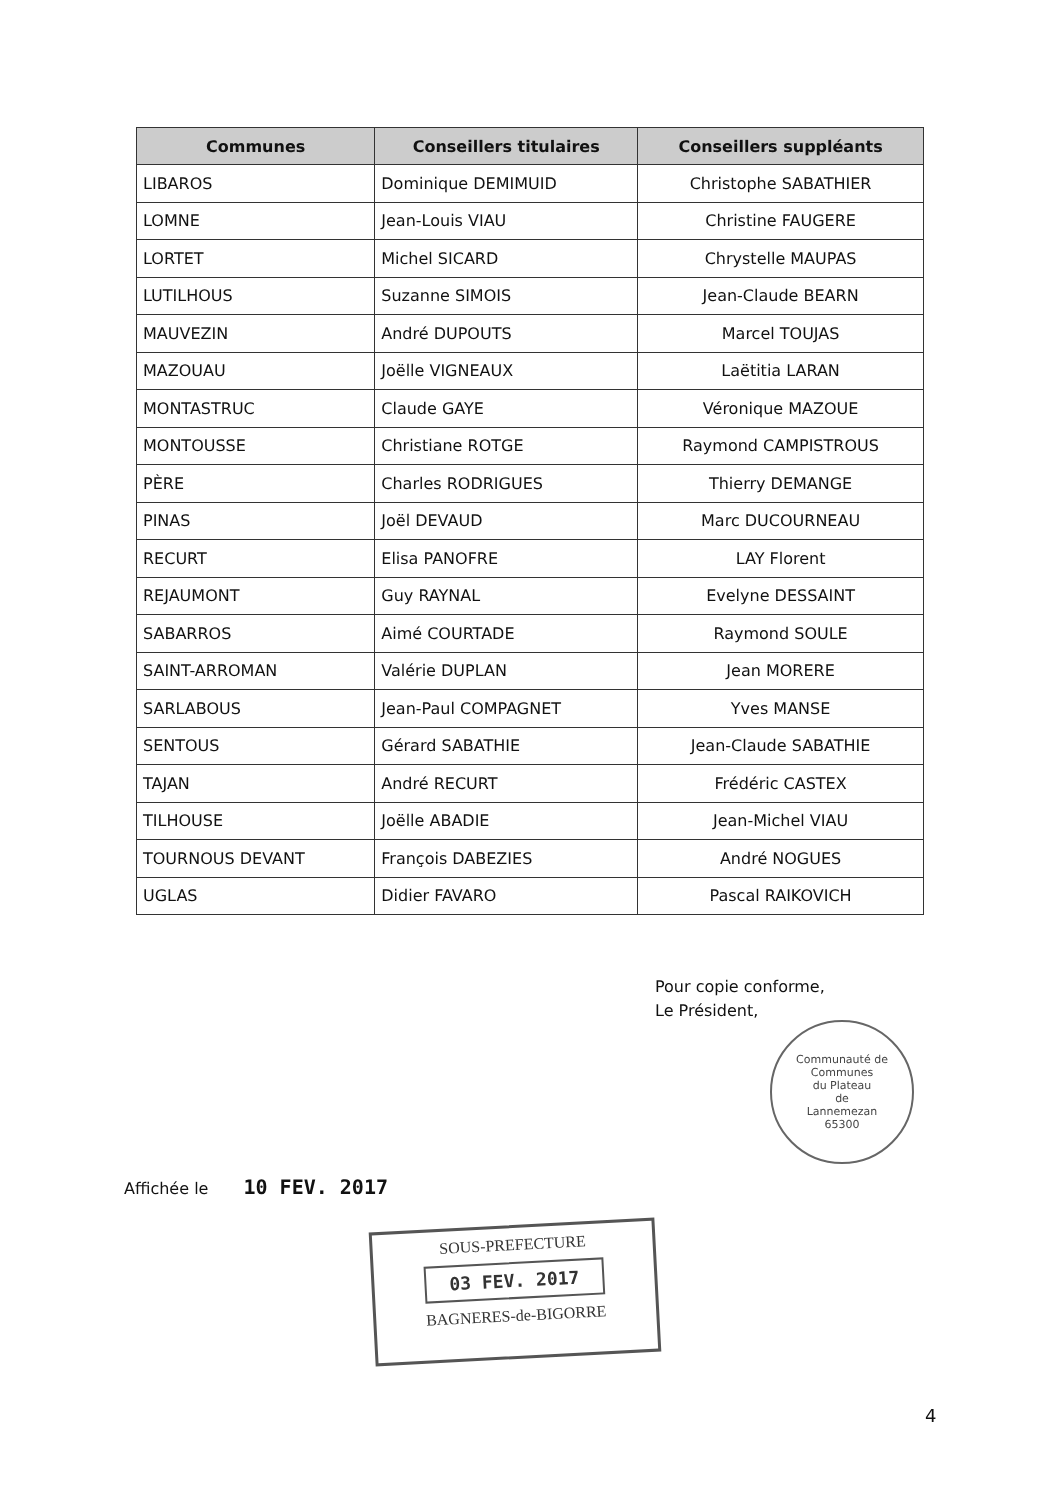| Communes | Conseillers titulaires | Conseillers suppléants |
| --- | --- | --- |
| LIBAROS | Dominique DEMIMUID | Christophe SABATHIER |
| LOMNE | Jean-Louis VIAU | Christine FAUGERE |
| LORTET | Michel SICARD | Chrystelle MAUPAS |
| LUTILHOUS | Suzanne SIMOIS | Jean-Claude BEARN |
| MAUVEZIN | André DUPOUTS | Marcel TOUJAS |
| MAZOUAU | Joëlle VIGNEAUX | Laëtitia LARAN |
| MONTASTRUC | Claude GAYE | Véronique MAZOUE |
| MONTOUSSE | Christiane ROTGE | Raymond CAMPISTROUS |
| PÈRE | Charles RODRIGUES | Thierry DEMANGE |
| PINAS | Joël DEVAUD | Marc DUCOURNEAU |
| RECURT | Elisa PANOFRE | LAY Florent |
| REJAUMONT | Guy RAYNAL | Evelyne DESSAINT |
| SABARROS | Aimé COURTADE | Raymond SOULE |
| SAINT-ARROMAN | Valérie DUPLAN | Jean MORERE |
| SARLABOUS | Jean-Paul COMPAGNET | Yves MANSE |
| SENTOUS | Gérard SABATHIE | Jean-Claude SABATHIE |
| TAJAN | André RECURT | Frédéric CASTEX |
| TILHOUSE | Joëlle ABADIE | Jean-Michel VIAU |
| TOURNOUS DEVANT | François DABEZIES | André NOGUES |
| UGLAS | Didier FAVARO | Pascal RAIKOVICH |
Pour copie conforme,
Le Président,
Communauté de Communes
du Plateau
de
Lannemezan
65300
Affichée le 10 FEV. 2017
SOUS-PREFECTURE
03 FEV. 2017
BAGNERES-de-BIGORRE
4